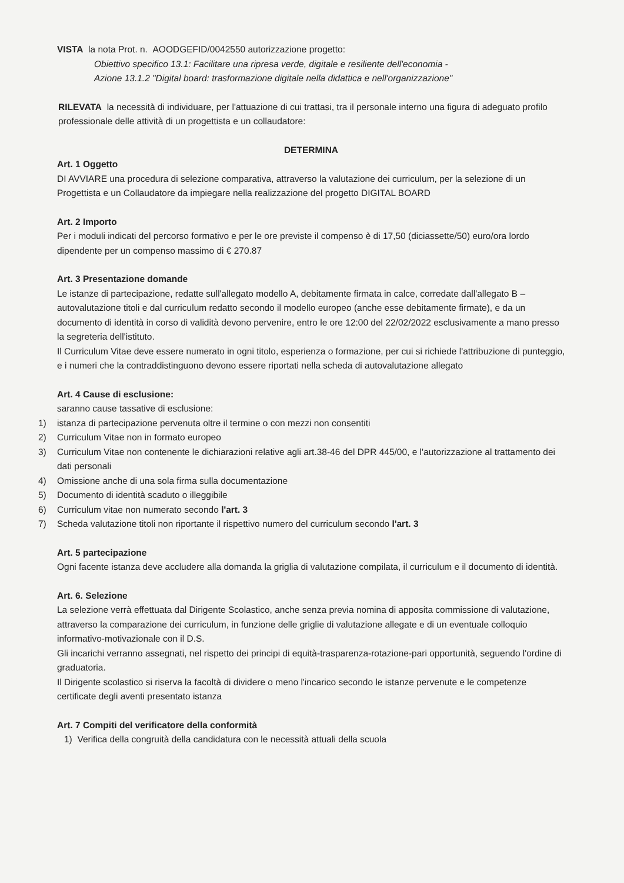VISTA la nota Prot. n. AOODGEFID/0042550 autorizzazione progetto:
Obiettivo specifico 13.1: Facilitare una ripresa verde, digitale e resiliente dell'economia -
Azione 13.1.2 "Digital board: trasformazione digitale nella didattica e nell'organizzazione"
RILEVATA la necessità di individuare, per l'attuazione di cui trattasi, tra il personale interno una figura di adeguato profilo professionale delle attività di un progettista e un collaudatore:
DETERMINA
Art. 1 Oggetto
DI AVVIARE una procedura di selezione comparativa, attraverso la valutazione dei curriculum, per la selezione di un Progettista e un Collaudatore da impiegare nella realizzazione del progetto DIGITAL BOARD
Art. 2 Importo
Per i moduli indicati del percorso formativo e per le ore previste il compenso è di 17,50 (diciassette/50) euro/ora lordo dipendente per un compenso massimo di € 270.87
Art. 3 Presentazione domande
Le istanze di partecipazione, redatte sull'allegato modello A, debitamente firmata in calce, corredate dall'allegato B – autovalutazione titoli e dal curriculum redatto secondo il modello europeo (anche esse debitamente firmate), e da un documento di identità in corso di validità devono pervenire, entro le ore 12:00 del 22/02/2022 esclusivamente a mano presso la segreteria dell'istituto.
Il Curriculum Vitae deve essere numerato in ogni titolo, esperienza o formazione, per cui si richiede l'attribuzione di punteggio, e i numeri che la contraddistinguono devono essere riportati nella scheda di autovalutazione allegato
Art. 4 Cause di esclusione:
saranno cause tassative di esclusione:
1) istanza di partecipazione pervenuta oltre il termine o con mezzi non consentiti
2) Curriculum Vitae non in formato europeo
3) Curriculum Vitae non contenente le dichiarazioni relative agli art.38-46 del DPR 445/00, e l'autorizzazione al trattamento dei dati personali
4) Omissione anche di una sola firma sulla documentazione
5) Documento di identità scaduto o illeggibile
6) Curriculum vitae non numerato secondo l'art. 3
7) Scheda valutazione titoli non riportante il rispettivo numero del curriculum secondo l'art. 3
Art. 5 partecipazione
Ogni facente istanza deve accludere alla domanda la griglia di valutazione compilata, il curriculum e il documento di identità.
Art. 6. Selezione
La selezione verrà effettuata dal Dirigente Scolastico, anche senza previa nomina di apposita commissione di valutazione, attraverso la comparazione dei curriculum, in funzione delle griglie di valutazione allegate e di un eventuale colloquio informativo-motivazionale con il D.S.
Gli incarichi verranno assegnati, nel rispetto dei principi di equità-trasparenza-rotazione-pari opportunità, seguendo l'ordine di graduatoria.
Il Dirigente scolastico si riserva la facoltà di dividere o meno l'incarico secondo le istanze pervenute e le competenze certificate degli aventi presentato istanza
Art. 7 Compiti del verificatore della conformità
1) Verifica della congruità della candidatura con le necessità attuali della scuola